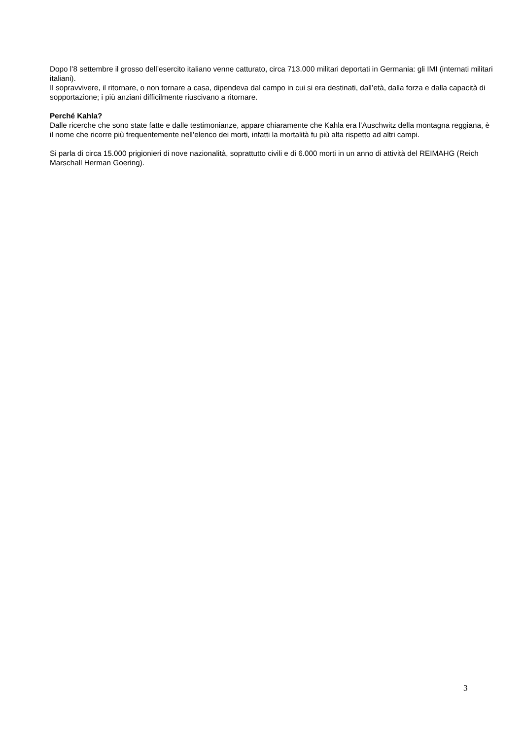Dopo l’8 settembre il grosso dell’esercito italiano venne catturato, circa 713.000 militari deportati in Germania: gli IMI (internati militari italiani).
Il sopravvivere, il ritornare, o non tornare a casa, dipendeva dal campo in cui si era destinati, dall’età, dalla forza e dalla capacità di sopportazione; i più anziani difficilmente riuscivano a ritornare.
Perché Kahla?
Dalle ricerche che sono state fatte e dalle testimonianze, appare chiaramente che Kahla era l’Auschwitz della montagna reggiana, è il nome che ricorre più frequentemente nell’elenco dei morti, infatti la mortalità fu più alta rispetto ad altri campi.
Si parla di circa 15.000 prigionieri di nove nazionalità, soprattutto civili e di 6.000 morti in un anno di attività del REIMAHG (Reich Marschall Herman Goering).
3